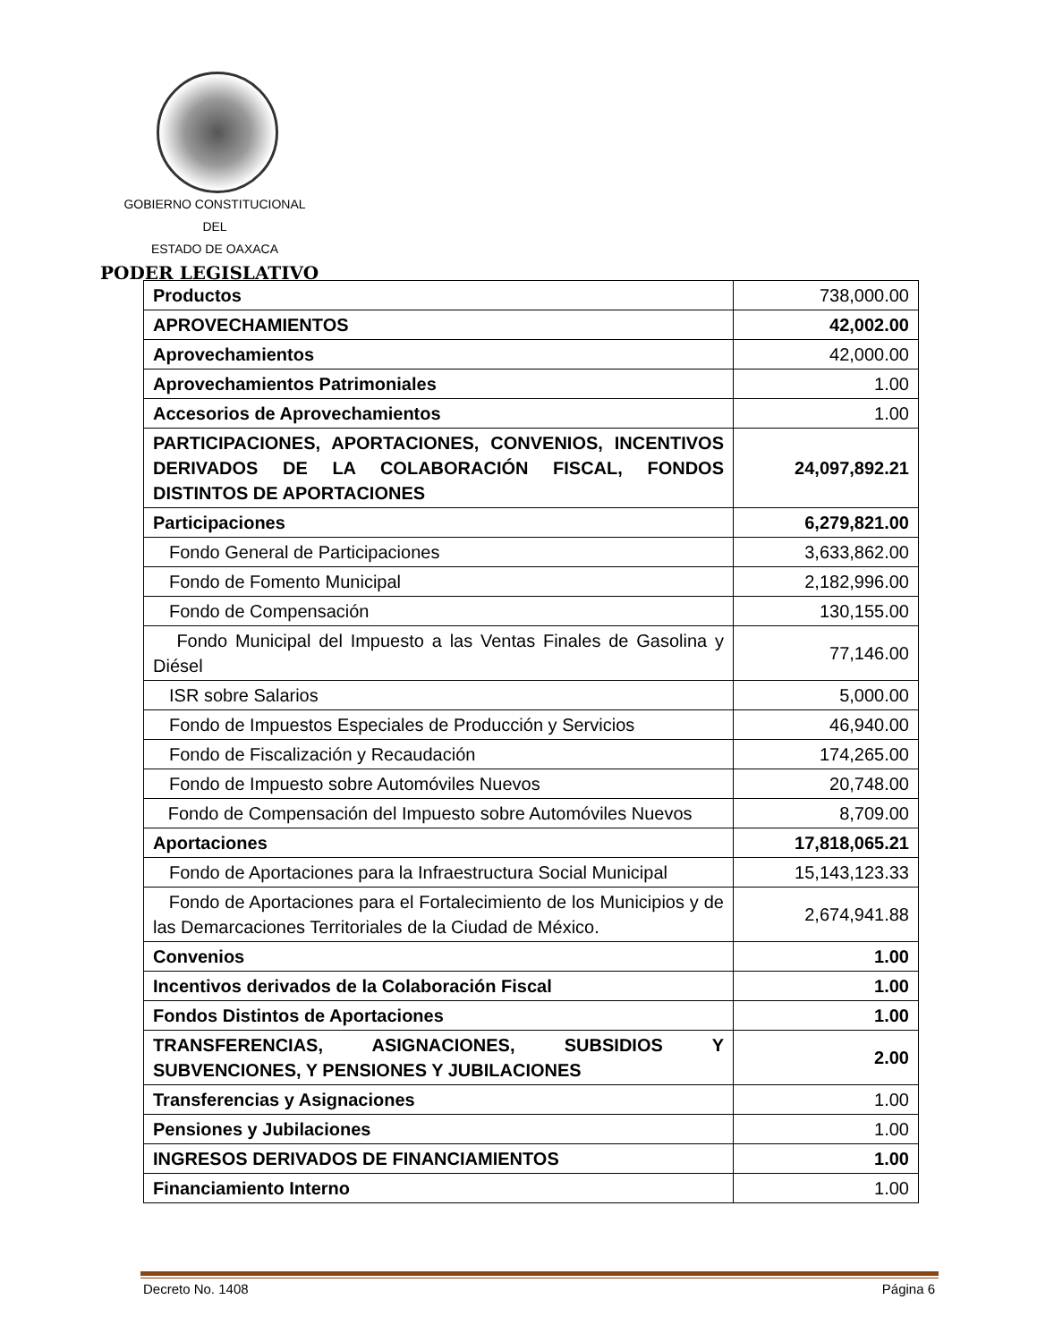GOBIERNO CONSTITUCIONAL
DEL
ESTADO DE OAXACA
PODER LEGISLATIVO
| Productos | 738,000.00 |
| APROVECHAMIENTOS | 42,002.00 |
| Aprovechamientos | 42,000.00 |
| Aprovechamientos Patrimoniales | 1.00 |
| Accesorios de Aprovechamientos | 1.00 |
| PARTICIPACIONES, APORTACIONES, CONVENIOS, INCENTIVOS DERIVADOS DE LA COLABORACIÓN FISCAL, FONDOS DISTINTOS DE APORTACIONES | 24,097,892.21 |
| Participaciones | 6,279,821.00 |
| Fondo General de Participaciones | 3,633,862.00 |
| Fondo de Fomento Municipal | 2,182,996.00 |
| Fondo de Compensación | 130,155.00 |
| Fondo Municipal del Impuesto a las Ventas Finales de Gasolina y Diésel | 77,146.00 |
| ISR sobre Salarios | 5,000.00 |
| Fondo de Impuestos Especiales de Producción y Servicios | 46,940.00 |
| Fondo de Fiscalización y Recaudación | 174,265.00 |
| Fondo de Impuesto sobre Automóviles Nuevos | 20,748.00 |
| Fondo de Compensación del Impuesto sobre Automóviles Nuevos | 8,709.00 |
| Aportaciones | 17,818,065.21 |
| Fondo de Aportaciones para la Infraestructura Social Municipal | 15,143,123.33 |
| Fondo de Aportaciones para el Fortalecimiento de los Municipios y de las Demarcaciones Territoriales de la Ciudad de México. | 2,674,941.88 |
| Convenios | 1.00 |
| Incentivos derivados de la Colaboración Fiscal | 1.00 |
| Fondos Distintos de Aportaciones | 1.00 |
| TRANSFERENCIAS, ASIGNACIONES, SUBSIDIOS Y SUBVENCIONES, Y PENSIONES Y JUBILACIONES | 2.00 |
| Transferencias y Asignaciones | 1.00 |
| Pensiones y Jubilaciones | 1.00 |
| INGRESOS DERIVADOS DE FINANCIAMIENTOS | 1.00 |
| Financiamiento Interno | 1.00 |
Decreto No. 1408 Página 6